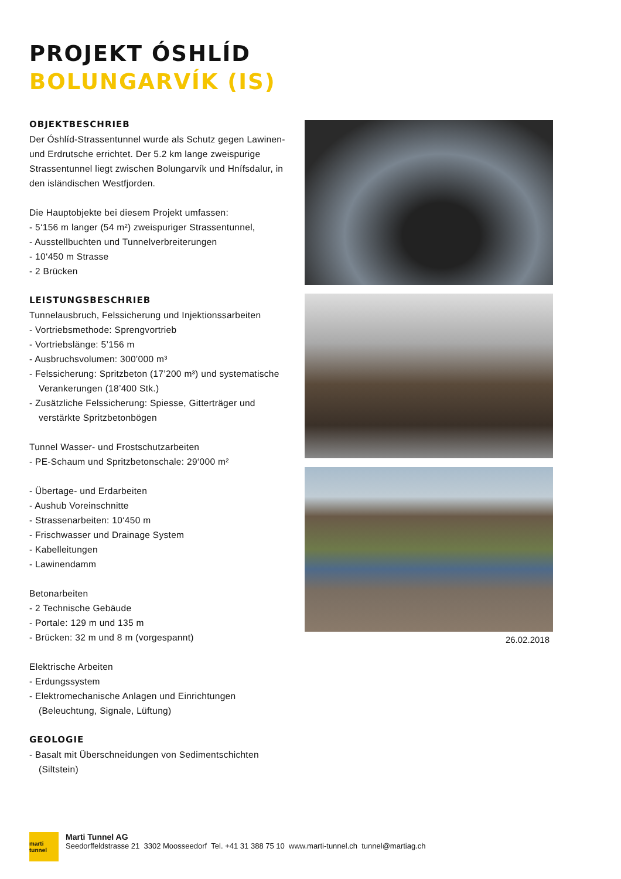PROJEKT ÓSHLÍD
BOLUNGARVÍK (IS)
OBJEKTBESCHRIEB
Der Óshlíd-Strassentunnel wurde als Schutz gegen Lawinen- und Erdrutsche errichtet. Der 5.2 km lange zweispurige Strassentunnel liegt zwischen Bolungarvík und Hnífsdalur, in den isländischen Westfjorden.
Die Hauptobjekte bei diesem Projekt umfassen:
- 5‘156 m langer (54 m²) zweispuriger Strassentunnel,
- Ausstellbuchten und Tunnelverbreiterungen
- 10‘450 m Strasse
- 2 Brücken
LEISTUNGSBESCHRIEB
Tunnelausbruch, Felssicherung und Injektionssarbeiten
- Vortriebsmethode: Sprengvortrieb
- Vortriebslänge: 5’156 m
- Ausbruchsvolumen: 300’000 m³
- Felssicherung: Spritzbeton (17’200 m³) und systematische Verankerungen (18’400 Stk.)
- Zusätzliche Felssicherung: Spiesse, Gitterträger und verstärkte Spritzbetonbögen
Tunnel Wasser- und Frostschutzarbeiten
- PE-Schaum und Spritzbetonschale: 29‘000 m²
- Übertage- und Erdarbeiten
- Aushub Voreinschnitte
- Strassenarbeiten: 10‘450 m
- Frischwasser und Drainage System
- Kabelleitungen
- Lawinendamm
Betonarbeiten
- 2 Technische Gebäude
- Portale: 129 m und 135 m
- Brücken: 32 m und 8 m (vorgespannt)
Elektrische Arbeiten
- Erdungssystem
- Elektromechanische Anlagen und Einrichtungen (Beleuchtung, Signale, Lüftung)
GEOLOGIE
- Basalt mit Überschneidungen von Sedimentschichten (Siltstein)
26.02.2018
marti tunnel
Marti Tunnel AG
Seedorffeldstrasse 21 3302 Moosseedorf Tel. +41 31 388 75 10 www.marti-tunnel.ch tunnel@martiag.ch